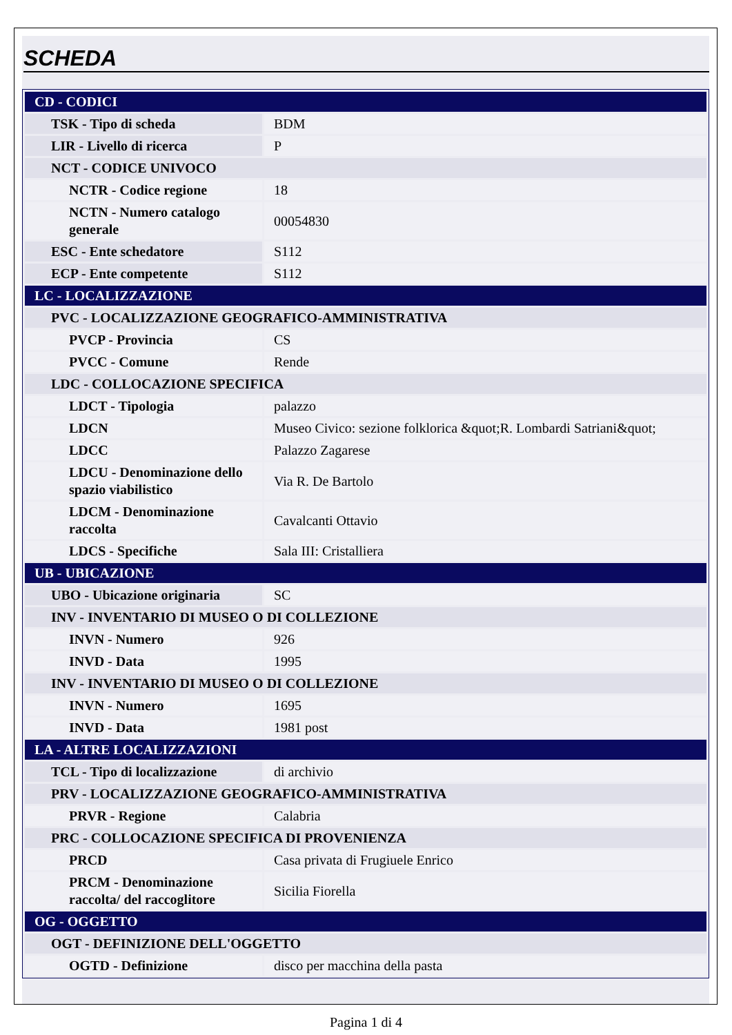SCHEDA
| CD - CODICI | |
| TSK - Tipo di scheda | BDM |
| LIR - Livello di ricerca | P |
| NCT - CODICE UNIVOCO | |
| NCTR - Codice regione | 18 |
| NCTN - Numero catalogo generale | 00054830 |
| ESC - Ente schedatore | S112 |
| ECP - Ente competente | S112 |
| LC - LOCALIZZAZIONE | |
| PVC - LOCALIZZAZIONE GEOGRAFICO-AMMINISTRATIVA | |
| PVCP - Provincia | CS |
| PVCC - Comune | Rende |
| LDC - COLLOCAZIONE SPECIFICA | |
| LDCT - Tipologia | palazzo |
| LDCN | Museo Civico: sezione folklorica &quot;R. Lombardi Satriani&quot; |
| LDCC | Palazzo Zagarese |
| LDCU - Denominazione dello spazio viabilistico | Via R. De Bartolo |
| LDCM - Denominazione raccolta | Cavalcanti Ottavio |
| LDCS - Specifiche | Sala III: Cristalliera |
| UB - UBICAZIONE | |
| UBO - Ubicazione originaria | SC |
| INV - INVENTARIO DI MUSEO O DI COLLEZIONE | |
| INVN - Numero | 926 |
| INVD - Data | 1995 |
| INV - INVENTARIO DI MUSEO O DI COLLEZIONE | |
| INVN - Numero | 1695 |
| INVD - Data | 1981 post |
| LA - ALTRE LOCALIZZAZIONI | |
| TCL - Tipo di localizzazione | di archivio |
| PRV - LOCALIZZAZIONE GEOGRAFICO-AMMINISTRATIVA | |
| PRVR - Regione | Calabria |
| PRC - COLLOCAZIONE SPECIFICA DI PROVENIENZA | |
| PRCD | Casa privata di Frugiuele Enrico |
| PRCM - Denominazione raccolta/ del raccoglitore | Sicilia Fiorella |
| OG - OGGETTO | |
| OGT - DEFINIZIONE DELL'OGGETTO | |
| OGTD - Definizione | disco per macchina della pasta |
Pagina 1 di 4